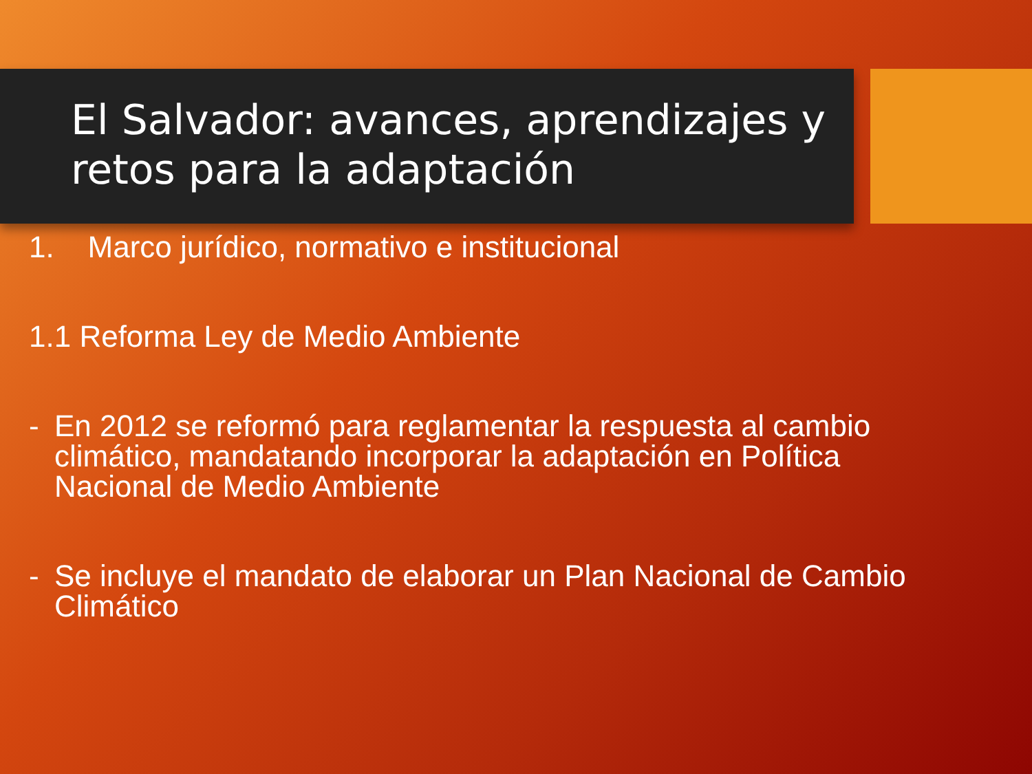El Salvador: avances, aprendizajes y retos para la adaptación
1. Marco jurídico, normativo e institucional
1.1 Reforma Ley de Medio Ambiente
- En 2012 se reformó para reglamentar la respuesta al cambio climático, mandatando incorporar la adaptación en Política Nacional de Medio Ambiente
- Se incluye el mandato de elaborar un Plan Nacional de Cambio Climático